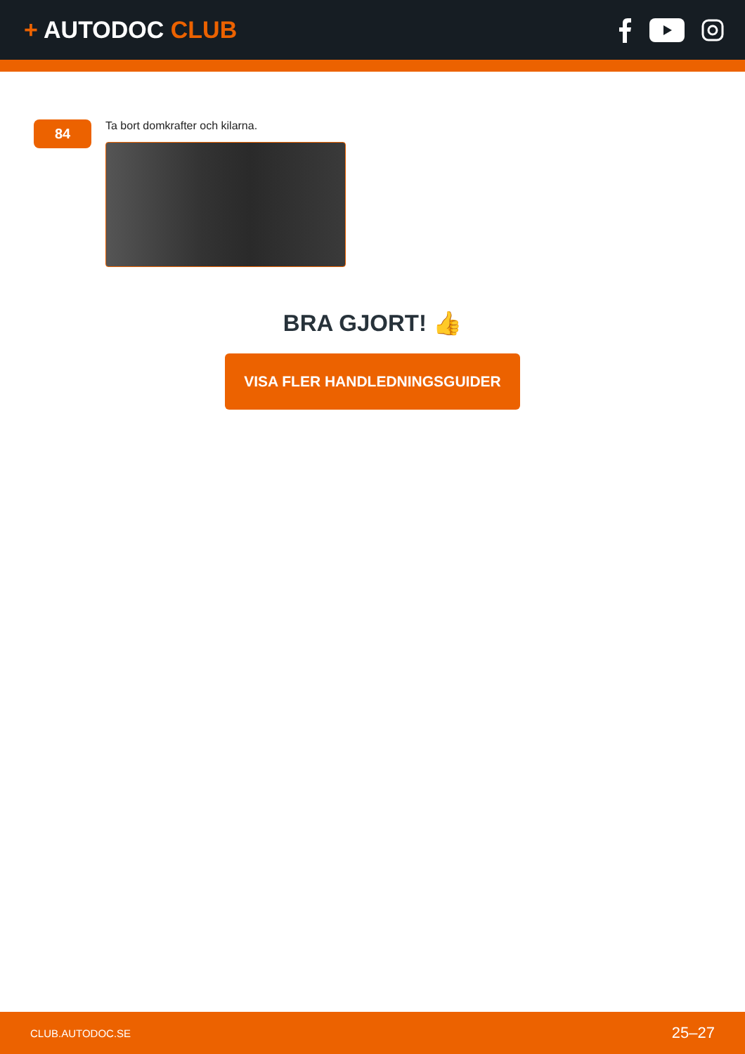+ AUTODOC CLUB
84
Ta bort domkrafter och kilarna.
BRA GJORT! 👍
VISA FLER HANDLEDNINGSGUIDER
CLUB.AUTODOC.SE 25–27